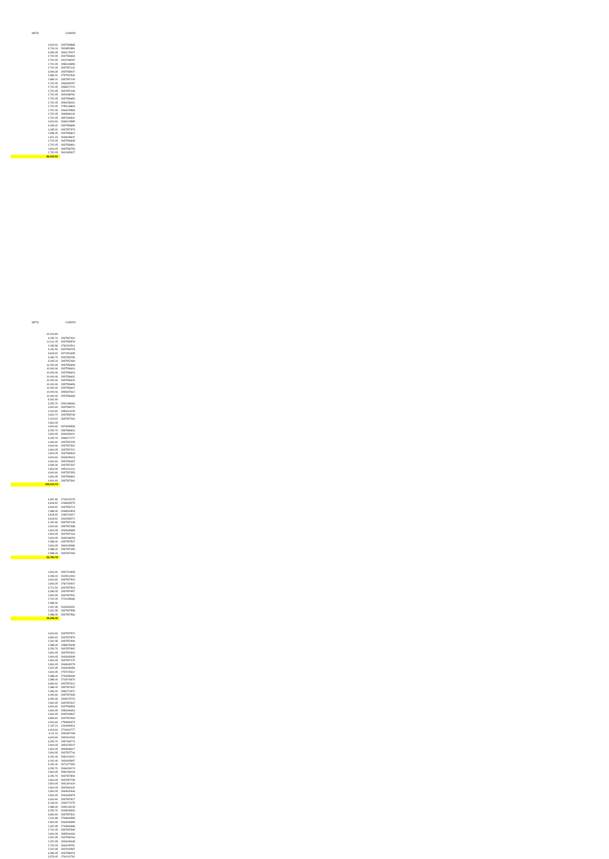| NETO | CUENTA |
| --- | --- |
| 4,604.60 | 2937556888 |
| 3,744.16 | 2903852881 |
| 3,090.39 | 2846179207 |
| 2,702.05 | 2937556934 |
| 2,702.05 | 2922298287 |
| 2,702.05 | 2958193959 |
| 2,702.05 | 2937557132 |
| 3,090.39 | 2937558007 |
| 2,883.10 | 2757542534 |
| 2,883.10 | 2937557140 |
| 2,702.05 | 2963595757 |
| 2,702.05 | 2965971721 |
| 2,702.05 | 2937557108 |
| 2,702.05 | 2900088781 |
| 2,702.05 | 2937556950 |
| 2,702.05 | 2999256091 |
| 2,702.05 | 2755148804 |
| 2,702.05 | 2994979583 |
| 2,702.05 | 2848986134 |
| 2,702.05 | 2857399502 |
| 4,604.60 | 2668123985 |
| 4,035.32 | 2937556896 |
| 4,035.32 | 2937557973 |
| 2,988.40 | 2937556810 |
| 1,621.23 | 2948408947 |
| 2,702.05 | 2937556845 |
| 2,702.05 | 2937556861 |
| 2,804.05 | 2937556756 |
| 2,702.05 | 2841395327 |
| 86,319.51 | |
| NETO | CUENTA |
| --- | --- |
| 20,004.80 | |
| 3,250.70 | 2937557310 |
| 12,011.25 | 2937556578 |
| 2,036.58 | 2731502514 |
| 9,181.50 | 2937556705 |
| 3,818.92 | 2972351935 |
| 3,280.70 | 2937556799 |
| 6,445.19 | 2937557493 |
| 10,000.06 | 2937556608 |
| 10,000.06 | 2937556616 |
| 10,000.06 | 2937556624 |
| 10,000.06 | 2937556632 |
| 10,000.06 | 2937556640 |
| 10,000.06 | 2937556659 |
| 10,000.06 | 2937556667 |
| 10,000.06 | 2995497612 |
| 10,000.06 | 2937556683 |
| 9,031.50 | |
| 3,250.70 | 2951098284 |
| 4,604.60 | 2937556721 |
| 2,024.92 | 2950614025 |
| 4,604.72 | 2937556748 |
| 2,024.92 | 2937557264 |
| 2,804.05 | |
| 4,604.60 | 2976959539 |
| 3,250.70 | 2987886810 |
| 2,804.05 | 2943065421 |
| 3,250.70 | 2996671772 |
| 4,454.60 | 2937557205 |
| 4,604.60 | 2937557302 |
| 2,804.05 | 2937557221 |
| 2,804.05 | 2937556543 |
| 4,604.60 | 2943065413 |
| 4,604.60 | 2937556497 |
| 4,035.30 | 2937557337 |
| 2,804.05 | 2952011441 |
| 4,604.60 | 2937557353 |
| 2,804.05 | 2937556691 |
| 4,604.60 | 2937557361 |
| 235,014.74 | |
| 9,537.80 | 2715237475 |
| 3,818.92 | 1268695075 |
| 3,818.92 | 2937556713 |
| 2,988.40 | 2948502803 |
| 3,818.92 | 1268704317 |
| 3,818.92 | 2942853272 |
| 3,192.90 | 2937557248 |
| 4,604.60 | 2937557388 |
| 2,804.05 | 2943065383 |
| 2,804.05 | 2937557418 |
| 2,804.05 | 2845298253 |
| 2,988.40 | 2937557507 |
| 2,804.05 | 2992928086 |
| 2,988.40 | 2937557450 |
| 2,988.40 | 2937557469 |
| 55,780.78 | |
| 4,604.60 | 2992731835 |
| 4,035.00 | 2615510260 |
| 4,604.60 | 2937557515 |
| 2,804.05 | 2782790947 |
| 3,721.50 | 2937557523 |
| 3,399.05 | 2937557957 |
| 2,804.05 | 2937557531 |
| 2,702.05 | 2721095080 |
| 2,988.40 | |
| 2,322.35 | 2943065251 |
| 2,322.35 | 2937557558 |
| 2,988.40 | 2937557566 |
| 39,296.40 | |
| 4,604.60 | 2937557574 |
| 3,854.62 | 2937557876 |
| 2,322.35 | 2937557906 |
| 2,988.40 | 1488678448 |
| 3,250.70 | 2937557892 |
| 2,804.05 | 2937557604 |
| 2,804.05 | 2943065308 |
| 2,804.05 | 2937557175 |
| 2,804.05 | 2943065278 |
| 2,322.35 | 2943065456 |
| 2,824.05 | 2757678312 |
| 2,988.40 | 2726656099 |
| 2,988.40 | 2723074870 |
| 3,854.62 | 2937557612 |
| 2,988.40 | 2937557620 |
| 2,356.00 | 2950274372 |
| 4,454.60 | 2937557639 |
| 3,090.39 | 2905976723 |
| 2,804.05 | 2937557647 |
| 4,604.60 | 2937556594 |
| 2,804.05 | 2950309451 |
| 2,804.05 | 2945780837 |
| 3,854.62 | 2937557663 |
| 4,604.60 | 2759859373 |
| 2,137.24 | 1262899914 |
| 4,604.60 | 2715492777 |
| 4,111.24 | 2953357198 |
| 4,604.60 | 2992924234 |
| 3,250.70 | 2957069774 |
| 2,804.05 | 2951878247 |
| 2,804.05 | 2993595617 |
| 2,804.05 | 2937557744 |
| 3,192.40 | 2990116912 |
| 3,192.40 | 2954465997 |
| 3,192.40 | 2971977350 |
| 3,250.70 | 2946009174 |
| 2,804.05 | 2980283193 |
| 3,250.70 | 2937557809 |
| 2,804.05 | 2937557795 |
| 2,804.05 | 2841391429 |
| 2,804.05 | 2997864442 |
| 2,804.05 | 2963632946 |
| 2,804.05 | 2943065375 |
| 4,604.60 | 2937557817 |
| 3,193.00 | 2949272275 |
| 2,988.40 | 2949106243 |
| 3,250.70 | 2943065340 |
| 3,854.60 | 2937557841 |
| 2,911.88 | 2793660583 |
| 2,804.05 | 2943065359 |
| 2,322.35 | 2744843398 |
| 2,702.05 | 2937557965 |
| 2,804.05 | 2835549434 |
| 2,322.35 | 2937556764 |
| 2,322.35 | 2943065448 |
| 2,702.05 | 2846235751 |
| 2,322.35 | 2947692587 |
| 3,399.05 | 2937558015 |
| 3,379.05 | 2791022792 |